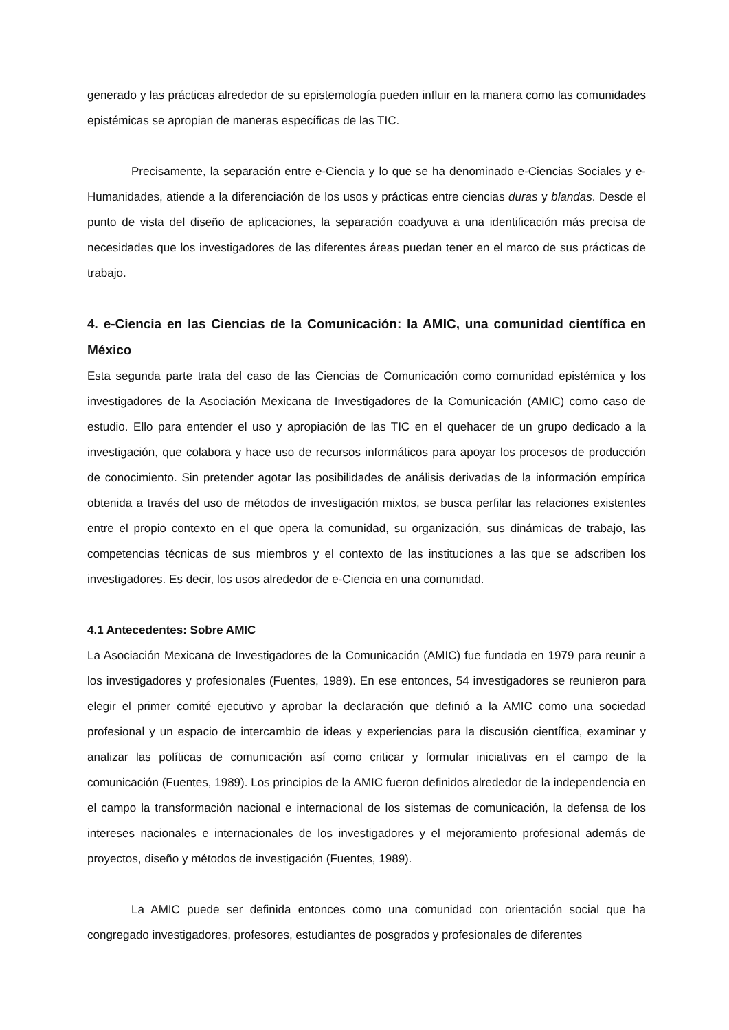generado y las prácticas alrededor de su epistemología pueden influir en la manera como las comunidades epistémicas se apropian de maneras específicas de las TIC.
Precisamente, la separación entre e-Ciencia y lo que se ha denominado e-Ciencias Sociales y e-Humanidades, atiende a la diferenciación de los usos y prácticas entre ciencias duras y blandas. Desde el punto de vista del diseño de aplicaciones, la separación coadyuva a una identificación más precisa de necesidades que los investigadores de las diferentes áreas puedan tener en el marco de sus prácticas de trabajo.
4. e-Ciencia en las Ciencias de la Comunicación: la AMIC, una comunidad científica en México
Esta segunda parte trata del caso de las Ciencias de Comunicación como comunidad epistémica y los investigadores de la Asociación Mexicana de Investigadores de la Comunicación (AMIC) como caso de estudio. Ello para entender el uso y apropiación de las TIC en el quehacer de un grupo dedicado a la investigación, que colabora y hace uso de recursos informáticos para apoyar los procesos de producción de conocimiento. Sin pretender agotar las posibilidades de análisis derivadas de la información empírica obtenida a través del uso de métodos de investigación mixtos, se busca perfilar las relaciones existentes entre el propio contexto en el que opera la comunidad, su organización, sus dinámicas de trabajo, las competencias técnicas de sus miembros y el contexto de las instituciones a las que se adscriben los investigadores. Es decir, los usos alrededor de e-Ciencia en una comunidad.
4.1 Antecedentes: Sobre AMIC
La Asociación Mexicana de Investigadores de la Comunicación (AMIC) fue fundada en 1979 para reunir a los investigadores y profesionales (Fuentes, 1989). En ese entonces, 54 investigadores se reunieron para elegir el primer comité ejecutivo y aprobar la declaración que definió a la AMIC como una sociedad profesional y un espacio de intercambio de ideas y experiencias para la discusión científica, examinar y analizar las políticas de comunicación así como criticar y formular iniciativas en el campo de la comunicación (Fuentes, 1989). Los principios de la AMIC fueron definidos alrededor de la independencia en el campo la transformación nacional e internacional de los sistemas de comunicación, la defensa de los intereses nacionales e internacionales de los investigadores y el mejoramiento profesional además de proyectos, diseño y métodos de investigación (Fuentes, 1989).
La AMIC puede ser definida entonces como una comunidad con orientación social que ha congregado investigadores, profesores, estudiantes de posgrados y profesionales de diferentes